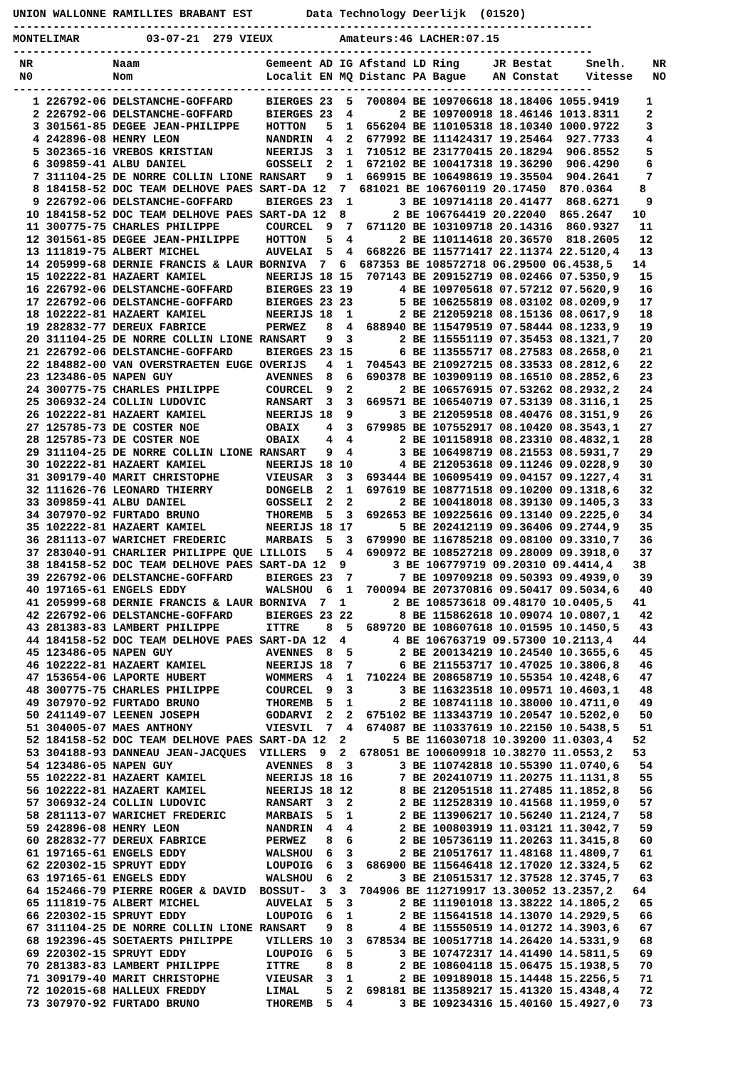UNION WALLONNE RAMILLIES BRABANT EST        Data Technology Deerlijk  (01520)
---------------------------------------------------------------------------------------
MONTELIMAR          03-07-21  279 VIEUX          Amateurs:46 LACHER:07.15
---------------------------------------------------------------------------------------
 NR            Naam                   Gemeent AD IG Afstand LD Ring     JR Bestat     Snelh.    NR
 N0            Nom                    Localit EN MQ Distanc PA Bague    AN Constat    Vitesse   NO
---------------------------------------------------------------------------------------
   1 226792-06 DELSTANCHE-GOFFARD     BIERGES 23  5  700804 BE 109706618 18.18406 1055.9419    1
   2 226792-06 DELSTANCHE-GOFFARD     BIERGES 23  4       2 BE 109700918 18.46146 1013.8311    2
   3 301561-85 DEGEE JEAN-PHILIPPE    HOTTON   5  1  656204 BE 110105318 18.10340 1000.9722    3
   4 242896-08 HENRY LEON             NANDRIN  4  2  677992 BE 111424317 19.25464  927.7733    4
   5 302365-16 VREBOS KRISTIAN        NEERIJS  3  1  710512 BE 231770415 20.18294  906.8552    5
   6 309859-41 ALBU DANIEL            GOSSELI  2  1  672102 BE 100417318 19.36290  906.4290    6
   7 311104-25 DE NORRE COLLIN LIONE RANSART   9  1  669915 BE 106498619 19.35504  904.2641    7
   8 184158-52 DOC TEAM DELHOVE PAES SART-DA 12  7  681021 BE 106760119 20.17450  870.0364    8
   9 226792-06 DELSTANCHE-GOFFARD     BIERGES 23  1       3 BE 109714118 20.41477  868.6271    9
  10 184158-52 DOC TEAM DELHOVE PAES SART-DA 12  8       2 BE 106764419 20.22040  865.2647   10
  11 300775-75 CHARLES PHILIPPE       COURCEL  9  7  671120 BE 103109718 20.14316  860.9327   11
  12 301561-85 DEGEE JEAN-PHILIPPE    HOTTON   5  4       2 BE 110114618 20.36570  818.2605   12
  13 111819-75 ALBERT MICHEL          AUVELAI  5  4  668226 BE 115771417 22.11374 22.5120,4   13
  14 205999-68 DERNIE FRANCIS & LAUR BORNIVA  7  6  687353 BE 108572718 06.29500 06.4538,5   14
  15 102222-81 HAZAERT KAMIEL         NEERIJS 18 15  707143 BE 209152719 08.02466 07.5350,9   15
  16 226792-06 DELSTANCHE-GOFFARD     BIERGES 23 19       4 BE 109705618 07.57212 07.5620,9   16
  17 226792-06 DELSTANCHE-GOFFARD     BIERGES 23 23       5 BE 106255819 08.03102 08.0209,9   17
  18 102222-81 HAZAERT KAMIEL         NEERIJS 18  1       2 BE 212059218 08.15136 08.0617,9   18
  19 282832-77 DEREUX FABRICE         PERWEZ   8  4  688940 BE 115479519 07.58444 08.1233,9   19
  20 311104-25 DE NORRE COLLIN LIONE RANSART   9  3       2 BE 115551119 07.35453 08.1321,7   20
  21 226792-06 DELSTANCHE-GOFFARD     BIERGES 23 15       6 BE 113555717 08.27583 08.2658,0   21
  22 184882-00 VAN OVERSTRAETEN EUGE OVERIJS   4  1  704543 BE 210927215 08.33533 08.2812,6   22
  23 123486-05 NAPEN GUY              AVENNES  8  6  690378 BE 103909119 08.16510 08.2852,6   23
  24 300775-75 CHARLES PHILIPPE       COURCEL  9  2       2 BE 106576915 07.53262 08.2932,2   24
  25 306932-24 COLLIN LUDOVIC         RANSART  3  3  669571 BE 106540719 07.53139 08.3116,1   25
  26 102222-81 HAZAERT KAMIEL         NEERIJS 18  9       3 BE 212059518 08.40476 08.3151,9   26
  27 125785-73 DE COSTER NOE          OBAIX    4  3  679985 BE 107552917 08.10420 08.3543,1   27
  28 125785-73 DE COSTER NOE          OBAIX    4  4       2 BE 101158918 08.23310 08.4832,1   28
  29 311104-25 DE NORRE COLLIN LIONE RANSART   9  4       3 BE 106498719 08.21553 08.5931,7   29
  30 102222-81 HAZAERT KAMIEL         NEERIJS 18 10       4 BE 212053618 09.11246 09.0228,9   30
  31 309179-40 MARIT CHRISTOPHE       VIEUSAR  3  3  693444 BE 106095419 09.04157 09.1227,4   31
  32 111626-76 LEONARD THIERRY        DONGELB  2  1  697619 BE 108771518 09.10200 09.1318,6   32
  33 309859-41 ALBU DANIEL            GOSSELI  2  2       2 BE 100418018 08.39130 09.1405,3   33
  34 307970-92 FURTADO BRUNO          THOREMB  5  3  692653 BE 109225616 09.13140 09.2225,0   34
  35 102222-81 HAZAERT KAMIEL         NEERIJS 18 17       5 BE 202412119 09.36406 09.2744,9   35
  36 281113-07 WARICHET FREDERIC      MARBAIS  5  3  679990 BE 116785218 09.08100 09.3310,7   36
  37 283040-91 CHARLIER PHILIPPE QUE LILLOIS   5  4  690972 BE 108527218 09.28009 09.3918,0   37
  38 184158-52 DOC TEAM DELHOVE PAES SART-DA 12  9       3 BE 106779719 09.20310 09.4414,4   38
  39 226792-06 DELSTANCHE-GOFFARD     BIERGES 23  7       7 BE 109709218 09.50393 09.4939,0   39
  40 197165-61 ENGELS EDDY            WALSHOU  6  1  700094 BE 207370816 09.50417 09.5034,6   40
  41 205999-68 DERNIE FRANCIS & LAUR BORNIVA  7  1       2 BE 108573618 09.48170 10.0405,5   41
  42 226792-06 DELSTANCHE-GOFFARD     BIERGES 23 22       8 BE 115862618 10.09074 10.0807,1   42
  43 281383-83 LAMBERT PHILIPPE       ITTRE    8  5  689720 BE 108607618 10.01595 10.1450,5   43
  44 184158-52 DOC TEAM DELHOVE PAES SART-DA 12  4       4 BE 106763719 09.57300 10.2113,4   44
  45 123486-05 NAPEN GUY              AVENNES  8  5       2 BE 200134219 10.24540 10.3655,6   45
  46 102222-81 HAZAERT KAMIEL         NEERIJS 18  7       6 BE 211553717 10.47025 10.3806,8   46
  47 153654-06 LAPORTE HUBERT         WOMMERS  4  1  710224 BE 208658719 10.55354 10.4248,6   47
  48 300775-75 CHARLES PHILIPPE       COURCEL  9  3       3 BE 116323518 10.09571 10.4603,1   48
  49 307970-92 FURTADO BRUNO          THOREMB  5  1       2 BE 108741118 10.38000 10.4711,0   49
  50 241149-07 LEENEN JOSEPH          GODARVI  2  2  675102 BE 113343719 10.20547 10.5202,0   50
  51 304005-07 MAES ANTHONY           VIESVIL  7  4  674087 BE 110337619 10.22150 10.5438,5   51
  52 184158-52 DOC TEAM DELHOVE PAES SART-DA 12  2       5 BE 116030718 10.39200 11.0303,4   52
  53 304188-93 DANNEAU JEAN-JACQUES  VILLERS  9  2  678051 BE 100609918 10.38270 11.0553,2   53
  54 123486-05 NAPEN GUY              AVENNES  8  3       3 BE 110742818 10.55390 11.0740,6   54
  55 102222-81 HAZAERT KAMIEL         NEERIJS 18 16       7 BE 202410719 11.20275 11.1131,8   55
  56 102222-81 HAZAERT KAMIEL         NEERIJS 18 12       8 BE 212051518 11.27485 11.1852,8   56
  57 306932-24 COLLIN LUDOVIC         RANSART  3  2       2 BE 112528319 10.41568 11.1959,0   57
  58 281113-07 WARICHET FREDERIC      MARBAIS  5  1       2 BE 113906217 10.56240 11.2124,7   58
  59 242896-08 HENRY LEON             NANDRIN  4  4       2 BE 100803919 11.03121 11.3042,7   59
  60 282832-77 DEREUX FABRICE         PERWEZ   8  6       2 BE 105736119 11.20263 11.3415,8   60
  61 197165-61 ENGELS EDDY            WALSHOU  6  3       2 BE 210517617 11.48168 11.4809,7   61
  62 220302-15 SPRUYT EDDY            LOUPOIG  6  3  686900 BE 115646418 12.17020 12.3324,5   62
  63 197165-61 ENGELS EDDY            WALSHOU  6  2       3 BE 210515317 12.37528 12.3745,7   63
  64 152466-79 PIERRE ROGER & DAVID  BOSSUT-  3  3  704906 BE 112719917 13.30052 13.2357,2   64
  65 111819-75 ALBERT MICHEL          AUVELAI  5  3       2 BE 111901018 13.38222 14.1805,2   65
  66 220302-15 SPRUYT EDDY            LOUPOIG  6  1       2 BE 115641518 14.13070 14.2929,5   66
  67 311104-25 DE NORRE COLLIN LIONE RANSART   9  8       4 BE 115550519 14.01272 14.3903,6   67
  68 192396-45 SOETAERTS PHILIPPE     VILLERS 10  3  678534 BE 100517718 14.26420 14.5331,9   68
  69 220302-15 SPRUYT EDDY            LOUPOIG  6  5       3 BE 107472317 14.41490 14.5811,5   69
  70 281383-83 LAMBERT PHILIPPE       ITTRE    8  8       2 BE 108604118 15.06475 15.1938,5   70
  71 309179-40 MARIT CHRISTOPHE       VIEUSAR  3  1       2 BE 109189018 15.14448 15.2256,5   71
  72 102015-68 HALLEUX FREDDY         LIMAL    5  2  698181 BE 113589217 15.41320 15.4348,4   72
  73 307970-92 FURTADO BRUNO          THOREMB  5  4       3 BE 109234316 15.40160 15.4927,0   73